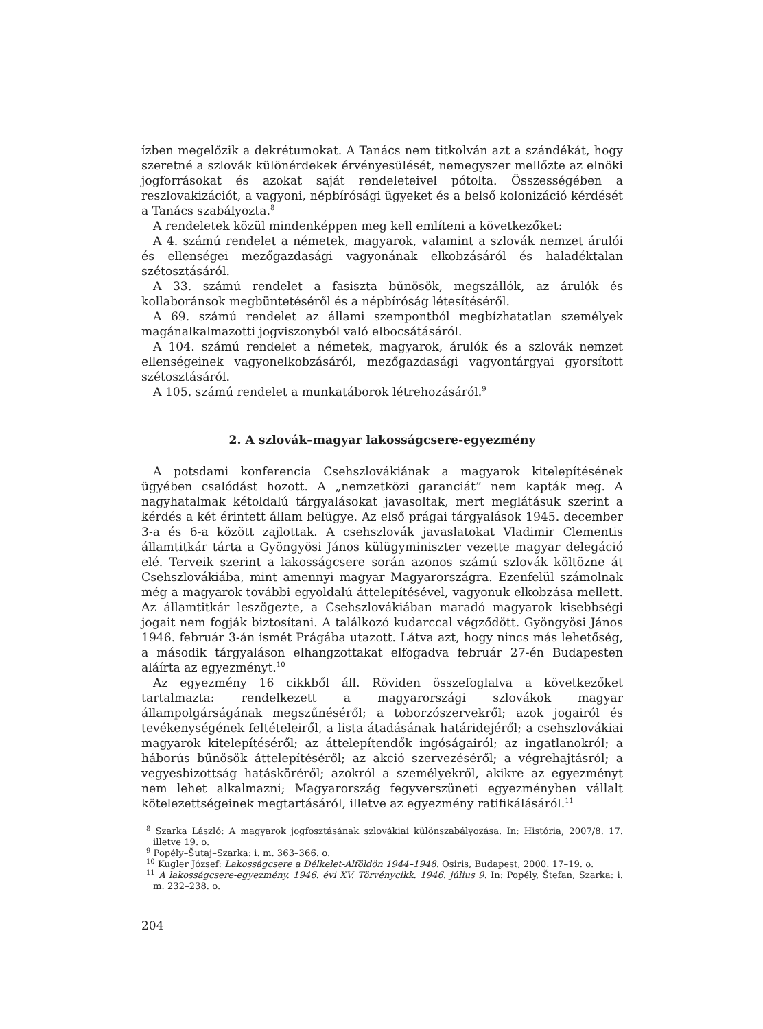ízben megelőzik a dekrétumokat. A Tanács nem titkolván azt a szándékát, hogy szeretné a szlovák különérdekek érvényesülését, nemegyszer mellőzte az elnöki jogforrásokat és azokat saját rendeleteivel pótolta. Összességében a reszlovakizációt, a vagyoni, népbírósági ügyeket és a belső kolonizáció kérdését a Tanács szabályozta.<sup>8</sup>
A rendeletek közül mindenképpen meg kell említeni a következőket:
A 4. számú rendelet a németek, magyarok, valamint a szlovák nemzet árulói és ellenségei mezőgazdasági vagyonának elkobzásáról és haladéktalan szétosztásáról.
A 33. számú rendelet a fasiszta bűnösök, megszállók, az árulók és kollaboránsok megbüntetéséről és a népbíróság létesítéséről.
A 69. számú rendelet az állami szempontból megbízhatatlan személyek magánalkalmazotti jogviszonyból való elbocsátásáról.
A 104. számú rendelet a németek, magyarok, árulók és a szlovák nemzet ellenségeinek vagyonelkobzásáról, mezőgazdasági vagyontárgyai gyorsított szétosztásáról.
A 105. számú rendelet a munkatáborok létrehozásáról.<sup>9</sup>
2. A szlovák–magyar lakosságcsere-egyezmény
A potsdami konferencia Csehszlovákiának a magyarok kitelepítésének ügyében csalódást hozott. A „nemzetközi garanciát” nem kapták meg. A nagyhatalmak kétoldalú tárgyalásokat javasoltak, mert meglátásuk szerint a kérdés a két érintett állam belügye. Az első prágai tárgyalások 1945. december 3-a és 6-a között zajlottak. A csehszlovák javaslatokat Vladimir Clementis államtitkár tárta a Gyöngyösi János külügyminiszter vezette magyar delegáció elé. Terveik szerint a lakosságcsere során azonos számú szlovák költözne át Csehszlovákiába, mint amennyi magyar Magyarországra. Ezenfelül számolnak még a magyarok további egyoldalú áttelepítésével, vagyonuk elkobzása mellett. Az államtitkár leszögezte, a Csehszlovákiában maradó magyarok kisebbségi jogait nem fogják biztosítani. A találkozó kudarccal végződött. Gyöngyösi János 1946. február 3-án ismét Prágába utazott. Látva azt, hogy nincs más lehetőség, a második tárgyaláson elhangzottakat elfogadva február 27-én Budapesten aláírta az egyezményt.<sup>10</sup>
Az egyezmény 16 cikkből áll. Röviden összefoglalva a következőket tartalmazta: rendelkezett a magyarországi szlovákok magyar állampolgárságának megszűnéséről; a toborzószervekről; azok jogairól és tevékenységének feltételeiről, a lista átadásának határidejéről; a csehszlovákiai magyarok kitelepítéséről; az áttelepítendők ingóságairól; az ingatlanokról; a háborús bűnösök áttelepítéséről; az akció szervezéséről; a végrehajtásról; a vegyesbizottság hatásköréről; azokról a személyekről, akikre az egyezményt nem lehet alkalmazni; Magyarország fegyverszüneti egyezményben vállalt kötelezettségeinek megtartásáról, illetve az egyezmény ratifikálásáról.<sup>11</sup>
<sup>8</sup> Szarka László: A magyarok jogfosztásának szlovákiai különszabályozása. In: História, 2007/8. 17. illetve 19. o.
<sup>9</sup> Popély–Šutaj–Szarka: i. m. 363–366. o.
<sup>10</sup> Kugler József: Lakosságcsere a Délkelet-Alföldön 1944–1948. Osiris, Budapest, 2000. 17–19. o.
<sup>11</sup> A lakosságcsere-egyezmény. 1946. évi XV. Törvénycikk. 1946. július 9. In: Popély, Štefan, Szarka: i. m. 232–238. o.
204